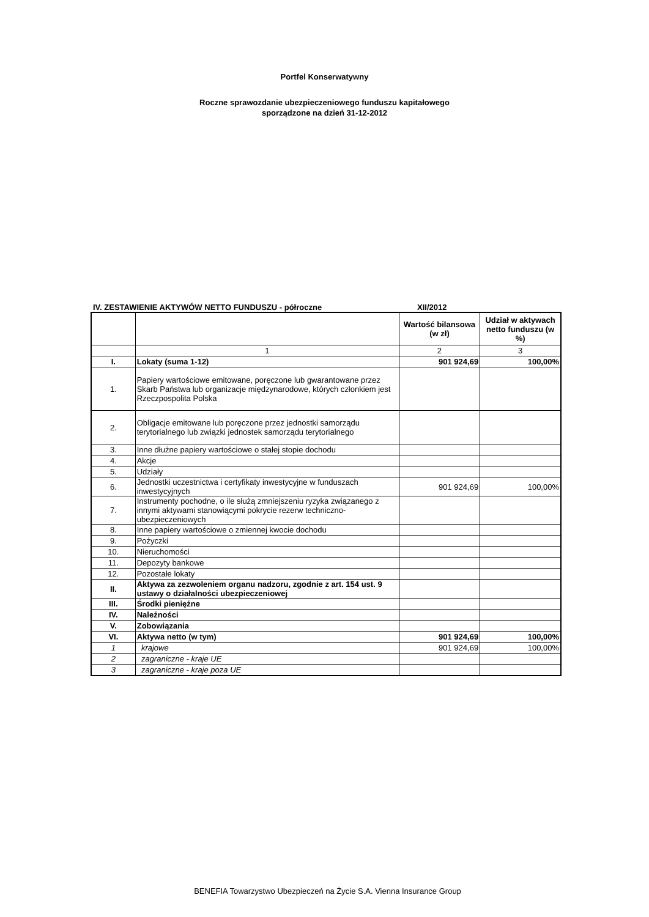Portfel Konserwatywny
Roczne sprawozdanie ubezpieczeniowego funduszu kapitałowego
sporządzone na dzień 31-12-2012
IV. ZESTAWIENIE AKTYWÓW NETTO FUNDUSZU - półroczne XII/2012
| | | Wartość bilansowa (w zł) | Udział w aktywach netto funduszu (w %) |
| | 1 | 2 | 3 |
| I. | Lokaty (suma 1-12) | 901 924,69 | 100,00% |
| 1. | Papiery wartościowe emitowane, poręczone lub gwarantowane przez Skarb Państwa lub organizacje międzynarodowe, których członkiem jest Rzeczpospolita Polska | | |
| 2. | Obligacje emitowane lub poręczone przez jednostki samorządu terytorialnego lub związki jednostek samorządu terytorialnego | | |
| 3. | Inne dłużne papiery wartościowe o stałej stopie dochodu | | |
| 4. | Akcje | | |
| 5. | Udziały | | |
| 6. | Jednostki uczestnictwa i certyfikaty inwestycyjne w funduszach inwestycyjnych | 901 924,69 | 100,00% |
| 7. | Instrumenty pochodne, o ile służą zmniejszeniu ryzyka związanego z innymi aktywami stanowiącymi pokrycie rezerw techniczno-ubezpieczeniowych | | |
| 8. | Inne papiery wartościowe o zmiennej kwocie dochodu | | |
| 9. | Pożyczki | | |
| 10. | Nieruchomości | | |
| 11. | Depozyty bankowe | | |
| 12. | Pozostałe lokaty | | |
| II. | Aktywa za zezwoleniem organu nadzoru, zgodnie z art. 154 ust. 9 ustawy o działalności ubezpieczeniowej | | |
| III. | Środki pieniężne | | |
| IV. | Należności | | |
| V. | Zobowiązania | | |
| VI. | Aktywa netto (w tym) | 901 924,69 | 100,00% |
| 1 | krajowe | 901 924,69 | 100,00% |
| 2 | zagraniczne - kraje UE | | |
| 3 | zagraniczne - kraje poza UE | | |
BENEFIA Towarzystwo Ubezpieczeń na Życie S.A. Vienna Insurance Group